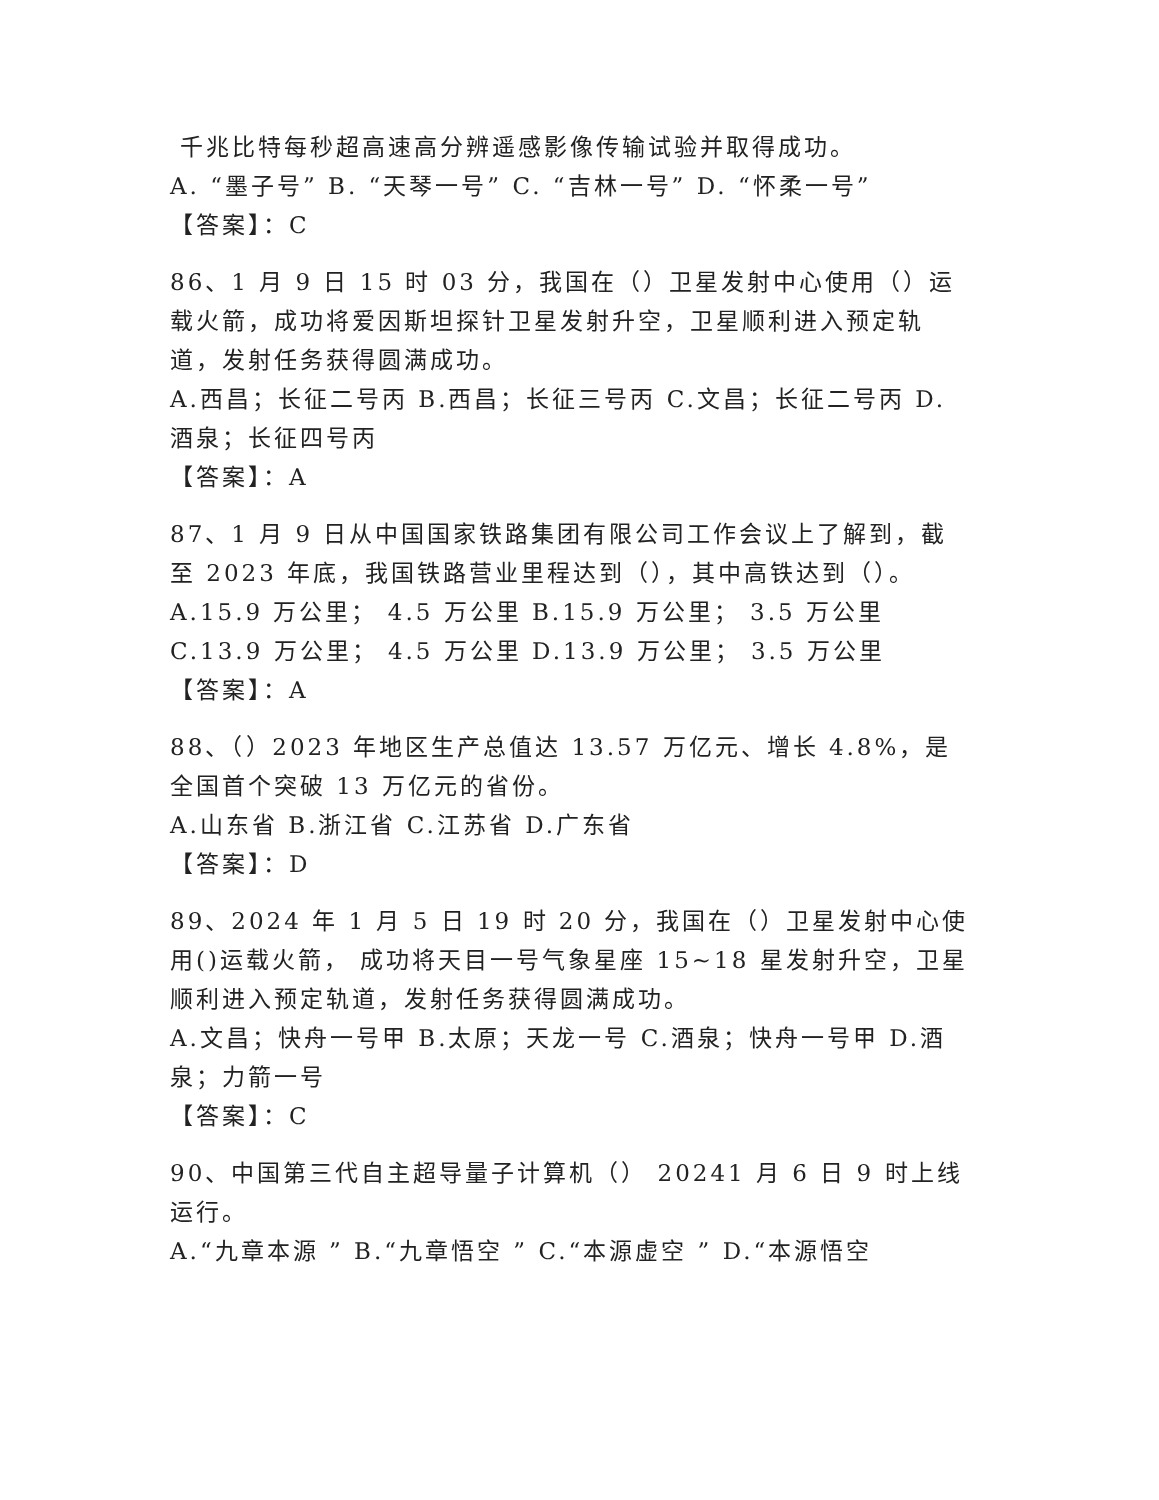千兆比特每秒超高速高分辨遥感影像传输试验并取得成功。
A. “墨子号” B. “天琴一号” C. “吉林一号” D. “怀柔一号”
【答案】：C
86、1 月 9 日 15 时 03 分，我国在（）卫星发射中心使用（）运 载火箭，成功将爱因斯坦探针卫星发射升空，卫星顺利进入预定轨道，发射任务获得圆满成功。
A.西昌；长征二号丙 B.西昌；长征三号丙 C.文昌；长征二号丙 D.酒泉；长征四号丙
【答案】：A
87、1 月 9 日从中国国家铁路集团有限公司工作会议上了解到，截至 2023 年底，我国铁路营业里程达到（），其中高铁达到（）。
A.15.9 万公里； 4.5 万公里 B.15.9 万公里； 3.5 万公里 C.13.9 万公里； 4.5 万公里 D.13.9 万公里； 3.5 万公里
【答案】：A
88、（）2023 年地区生产总值达 13.57 万亿元、增长 4.8%，是全国首个突破 13 万亿元的省份。
A.山东省 B.浙江省 C.江苏省 D.广东省
【答案】：D
89、2024 年 1 月 5 日 19 时 20 分，我国在（）卫星发射中心使用()运载火箭， 成功将天目一号气象星座 15~18 星发射升空，卫星顺利进入预定轨道，发射任务获得圆满成功。
A.文昌；快舟一号甲 B.太原；天龙一号 C.酒泉；快舟一号甲 D.酒泉；力箭一号
【答案】：C
90、中国第三代自主超导量子计算机（） 20241 月 6 日 9 时上线运行。
A.“九章本源 ” B.“九章悟空 ” C.“本源虚空 ” D.“本源悟空